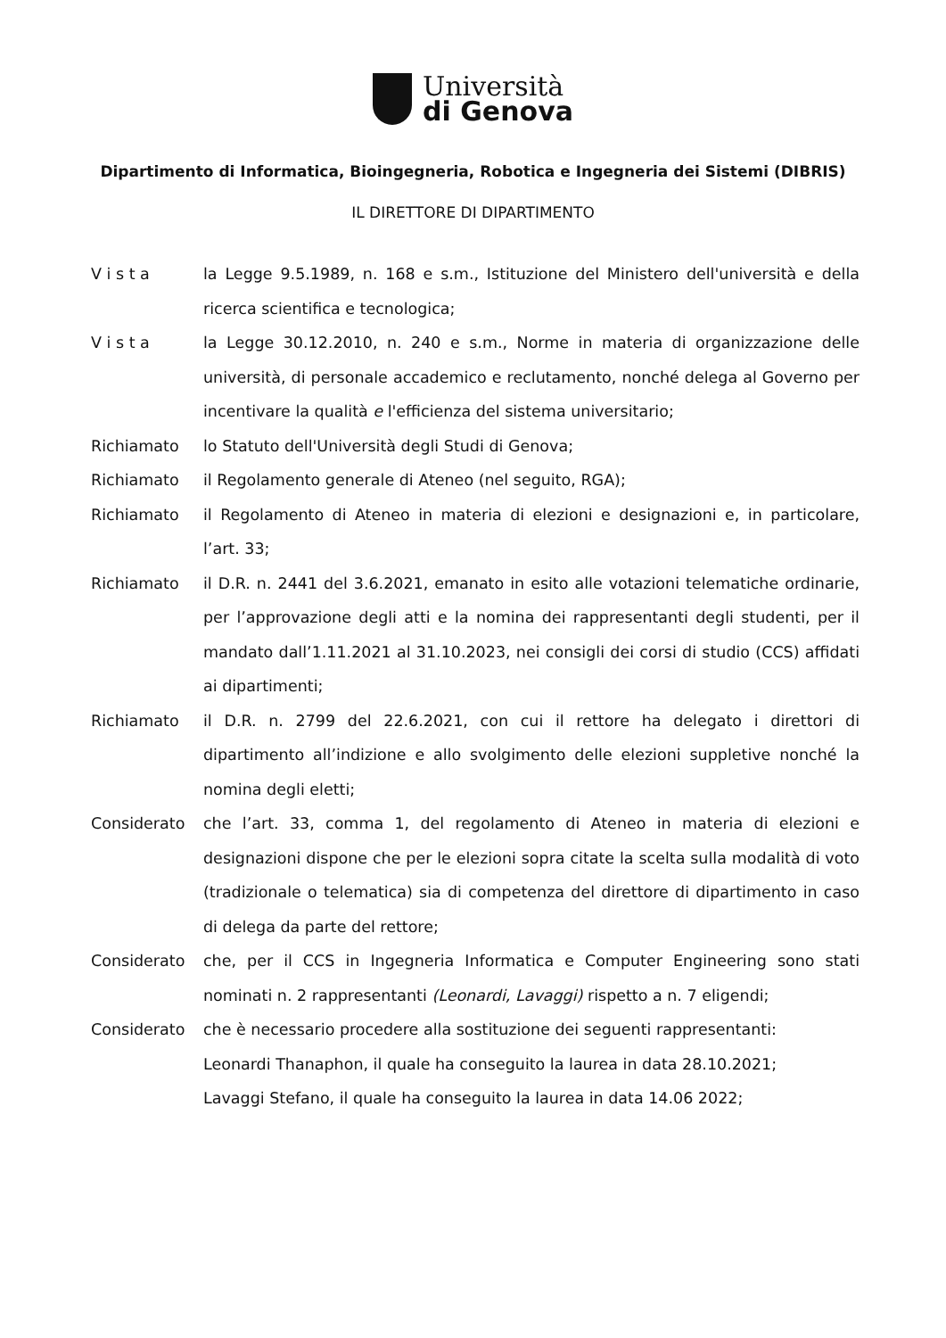Università
di Genova
Dipartimento di Informatica, Bioingegneria, Robotica e Ingegneria dei Sistemi (DIBRIS)
IL DIRETTORE DI DIPARTIMENTO
V i s t a la Legge 9.5.1989, n. 168 e s.m., Istituzione del Ministero dell'università e della ricerca scientifica e tecnologica;
V i s t a la Legge 30.12.2010, n. 240 e s.m., Norme in materia di organizzazione delle università, di personale accademico e reclutamento, nonché delega al Governo per incentivare la qualità e l'efficienza del sistema universitario;
Richiamato lo Statuto dell'Università degli Studi di Genova;
Richiamato il Regolamento generale di Ateneo (nel seguito, RGA);
Richiamato il Regolamento di Ateneo in materia di elezioni e designazioni e, in particolare, l’art. 33;
Richiamato il D.R. n. 2441 del 3.6.2021, emanato in esito alle votazioni telematiche ordinarie, per l’approvazione degli atti e la nomina dei rappresentanti degli studenti, per il mandato dall’1.11.2021 al 31.10.2023, nei consigli dei corsi di studio (CCS) affidati ai dipartimenti;
Richiamato il D.R. n. 2799 del 22.6.2021, con cui il rettore ha delegato i direttori di dipartimento all’indizione e allo svolgimento delle elezioni suppletive nonché la nomina degli eletti;
Considerato che l’art. 33, comma 1, del regolamento di Ateneo in materia di elezioni e designazioni dispone che per le elezioni sopra citate la scelta sulla modalità di voto (tradizionale o telematica) sia di competenza del direttore di dipartimento in caso di delega da parte del rettore;
Considerato che, per il CCS in Ingegneria Informatica e Computer Engineering sono stati nominati n. 2 rappresentanti (Leonardi, Lavaggi) rispetto a n. 7 eligendi;
Considerato che è necessario procedere alla sostituzione dei seguenti rappresentanti:
Leonardi Thanaphon, il quale ha conseguito la laurea in data 28.10.2021;
Lavaggi Stefano, il quale ha conseguito la laurea in data 14.06 2022;